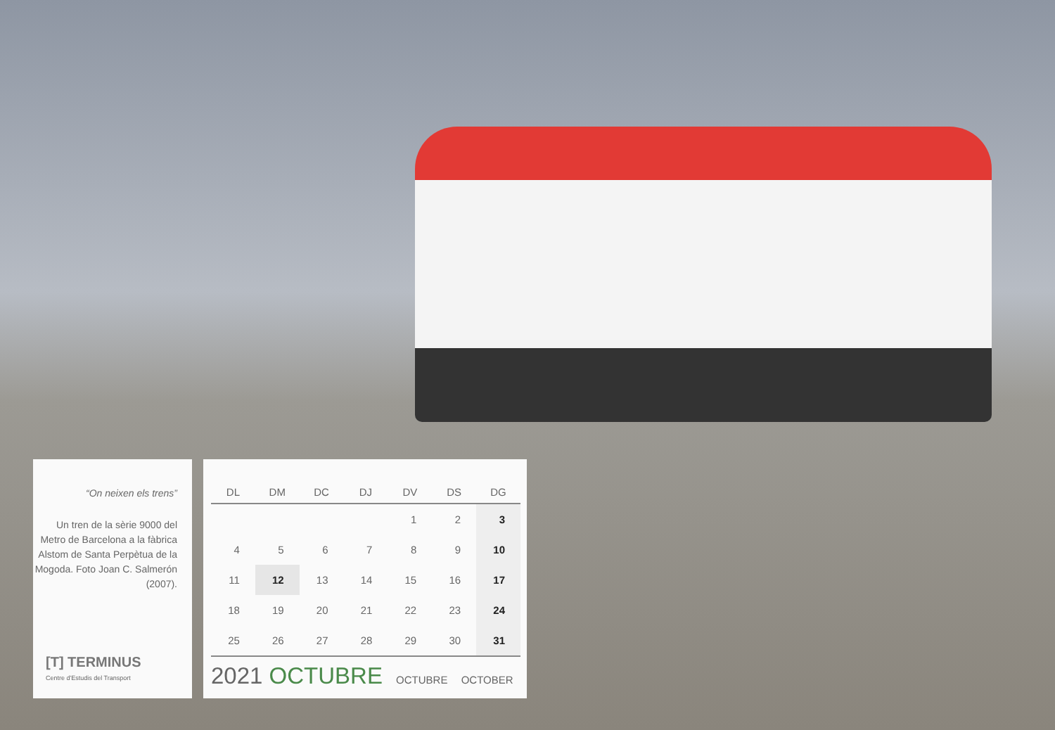“On neixen els trens”
Un tren de la sèrie 9000 del Metro de Barcelona a la fàbrica Alstom de Santa Perpètua de la Mogoda. Foto Joan C. Salmerón (2007).
[T] TERMINUS
Centre d'Estudis del Transport
| DL | DM | DC | DJ | DV | DS | DG |
| --- | --- | --- | --- | --- | --- | --- |
| | | | | 1 | 2 | 3 |
| 4 | 5 | 6 | 7 | 8 | 9 | 10 |
| 11 | 12 | 13 | 14 | 15 | 16 | 17 |
| 18 | 19 | 20 | 21 | 22 | 23 | 24 |
| 25 | 26 | 27 | 28 | 29 | 30 | 31 |
2021 OCTUBRE OCTUBRE OCTOBER